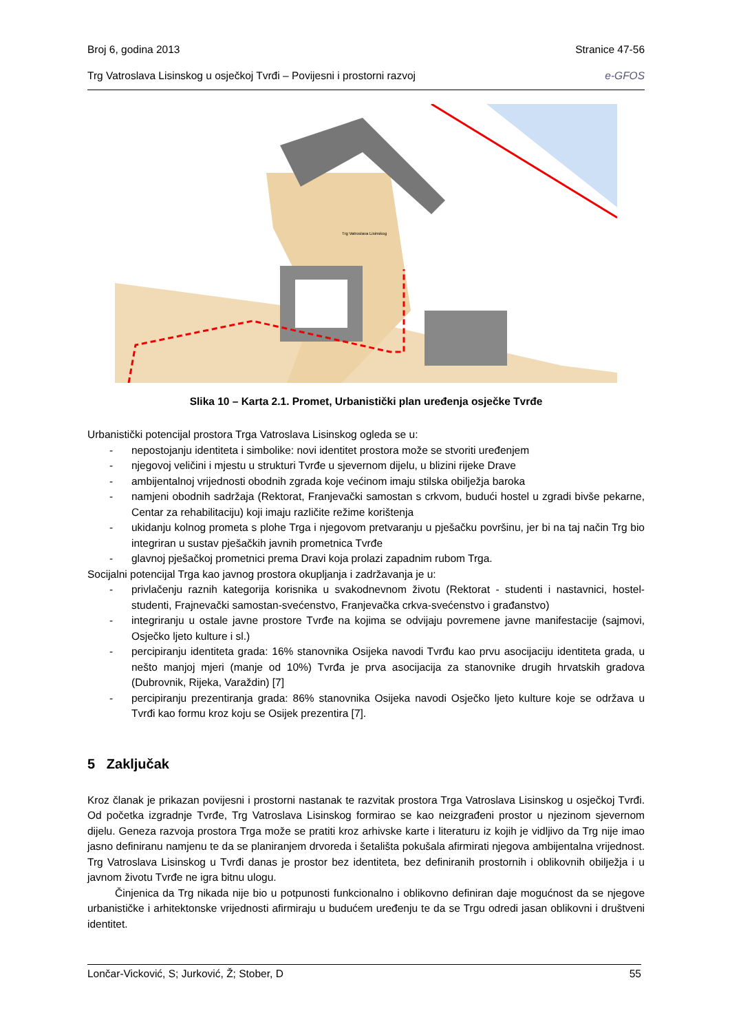Broj 6, godina 2013 Stranice 47-56
Trg Vatroslava Lisinskog u osječkoj Tvrđi – Povijesni i prostorni razvoj e-GFOS
Trg Vatroslava Lisinskog
Slika 10 – Karta 2.1. Promet, Urbanistički plan uređenja osječke Tvrđe
Urbanistički potencijal prostora Trga Vatroslava Lisinskog ogleda se u:
- nepostojanju identiteta i simbolike: novi identitet prostora može se stvoriti uređenjem
- njegovoj veličini i mjestu u strukturi Tvrđe u sjevernom dijelu, u blizini rijeke Drave
- ambijentalnoj vrijednosti obodnih zgrada koje većinom imaju stilska obilježja baroka
- namjeni obodnih sadržaja (Rektorat, Franjevački samostan s crkvom, budući hostel u zgradi bivše pekarne, Centar za rehabilitaciju) koji imaju različite režime korištenja
- ukidanju kolnog prometa s plohe Trga i njegovom pretvaranju u pješačku površinu, jer bi na taj način Trg bio integriran u sustav pješačkih javnih prometnica Tvrđe
- glavnoj pješačkoj prometnici prema Dravi koja prolazi zapadnim rubom Trga.
Socijalni potencijal Trga kao javnog prostora okupljanja i zadržavanja je u:
- privlačenju raznih kategorija korisnika u svakodnevnom životu (Rektorat - studenti i nastavnici, hostel-studenti, Frajnevački samostan-svećenstvo, Franjevačka crkva-svećenstvo i građanstvo)
- integriranju u ostale javne prostore Tvrđe na kojima se odvijaju povremene javne manifestacije (sajmovi, Osječko ljeto kulture i sl.)
- percipiranju identiteta grada: 16% stanovnika Osijeka navodi Tvrđu kao prvu asocijaciju identiteta grada, u nešto manjoj mjeri (manje od 10%) Tvrđa je prva asocijacija za stanovnike drugih hrvatskih gradova (Dubrovnik, Rijeka, Varaždin) [7]
- percipiranju prezentiranja grada: 86% stanovnika Osijeka navodi Osječko ljeto kulture koje se održava u Tvrđi kao formu kroz koju se Osijek prezentira [7].
5 Zaključak
Kroz članak je prikazan povijesni i prostorni nastanak te razvitak prostora Trga Vatroslava Lisinskog u osječkoj Tvrđi. Od početka izgradnje Tvrđe, Trg Vatroslava Lisinskog formirao se kao neizgrađeni prostor u njezinom sjevernom dijelu. Geneza razvoja prostora Trga može se pratiti kroz arhivske karte i literaturu iz kojih je vidljivo da Trg nije imao jasno definiranu namjenu te da se planiranjem drvoreda i šetališta pokušala afirmirati njegova ambijentalna vrijednost. Trg Vatroslava Lisinskog u Tvrđi danas je prostor bez identiteta, bez definiranih prostornih i oblikovnih obilježja i u javnom životu Tvrđe ne igra bitnu ulogu.
Činjenica da Trg nikada nije bio u potpunosti funkcionalno i oblikovno definiran daje mogućnost da se njegove urbanističke i arhitektonske vrijednosti afirmiraju u budućem uređenju te da se Trgu odredi jasan oblikovni i društveni identitet.
Lončar-Vicković, S; Jurković, Ž; Stober, D 55